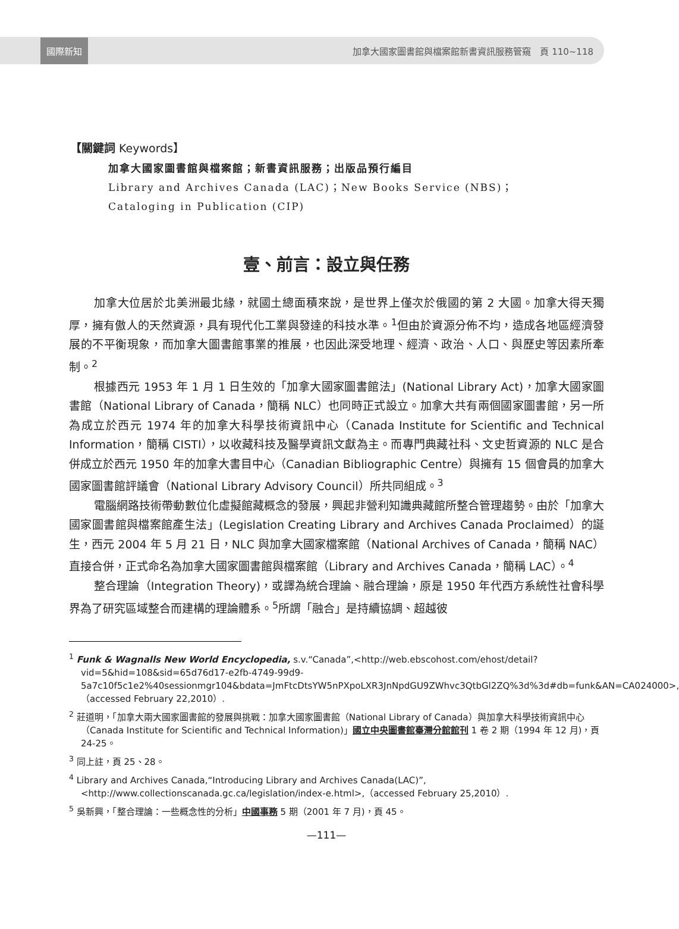國際新知 加拿大國家圖書館與檔案館新書資訊服務管窺　頁 110~118
【關鍵詞 Keywords】
加拿大國家圖書館與檔案館；新書資訊服務；出版品預行編目
Library and Archives Canada (LAC)；New Books Service (NBS)；
Cataloging in Publication (CIP)
壹、前言：設立與任務
加拿大位居於北美洲最北緣，就國土總面積來說，是世界上僅次於俄國的第 2 大國。加拿大得天獨厚，擁有傲人的天然資源，具有現代化工業與發達的科技水準。<sup>1</sup>但由於資源分佈不均，造成各地區經濟發展的不平衡現象，而加拿大圖書館事業的推展，也因此深受地理、經濟、政治、人口、與歷史等因素所牽制。<sup>2</sup>
根據西元 1953 年 1 月 1 日生效的「加拿大國家圖書館法」(National Library Act)，加拿大國家圖書館（National Library of Canada，簡稱 NLC）也同時正式設立。加拿大共有兩個國家圖書館，另一所為成立於西元 1974 年的加拿大科學技術資訊中心（Canada Institute for Scientific and Technical Information，簡稱 CISTI），以收藏科技及醫學資訊文獻為主。而專門典藏社科、文史哲資源的 NLC 是合併成立於西元 1950 年的加拿大書目中心（Canadian Bibliographic Centre）與擁有 15 個會員的加拿大國家圖書館評議會（National Library Advisory Council）所共同組成。<sup>3</sup>
電腦網路技術帶動數位化虛擬館藏概念的發展，興起非營利知識典藏館所整合管理趨勢。由於「加拿大國家圖書館與檔案館產生法」(Legislation Creating Library and Archives Canada Proclaimed）的誕生，西元 2004 年 5 月 21 日，NLC 與加拿大國家檔案館（National Archives of Canada，簡稱 NAC）直接合併，正式命名為加拿大國家圖書館與檔案館（Library and Archives Canada，簡稱 LAC）。<sup>4</sup>
整合理論（Integration Theory)，或譯為統合理論、融合理論，原是 1950 年代西方系統性社會科學界為了研究區域整合而建構的理論體系。<sup>5</sup>所謂「融合」是持續協調、超越彼
<sup>1</sup> Funk & Wagnalls New World Encyclopedia, s.v.“Canada”,<http://web.ebscohost.com/ehost/detail?vid=5&hid=108&sid=65d76d17-e2fb-4749-99d9-5a7c10f5c1e2%40sessionmgr104&bdata=JmFtcDtsYW5nPXpoLXR3JnNpdGU9ZWhvc3QtbGl2ZQ%3d%3d#db=funk&AN=CA024000>,（accessed February 22,2010）.
<sup>2</sup> 莊道明，「加拿大兩大國家圖書館的發展與挑戰：加拿大國家圖書館（National Library of Canada）與加拿大科學技術資訊中心（Canada Institute for Scientific and Technical Information)」國立中央圖書館臺灣分館館刊 1 卷 2 期（1994 年 12 月)，頁 24-25。
<sup>3</sup> 同上註，頁 25、28。
<sup>4</sup> Library and Archives Canada,“Introducing Library and Archives Canada(LAC)”, <http://www.collectionscanada.gc.ca/legislation/index-e.html>,（accessed February 25,2010）.
<sup>5</sup> 吳新興，「整合理論：一些概念性的分析」中國事務 5 期（2001 年 7 月)，頁 45。
—111—